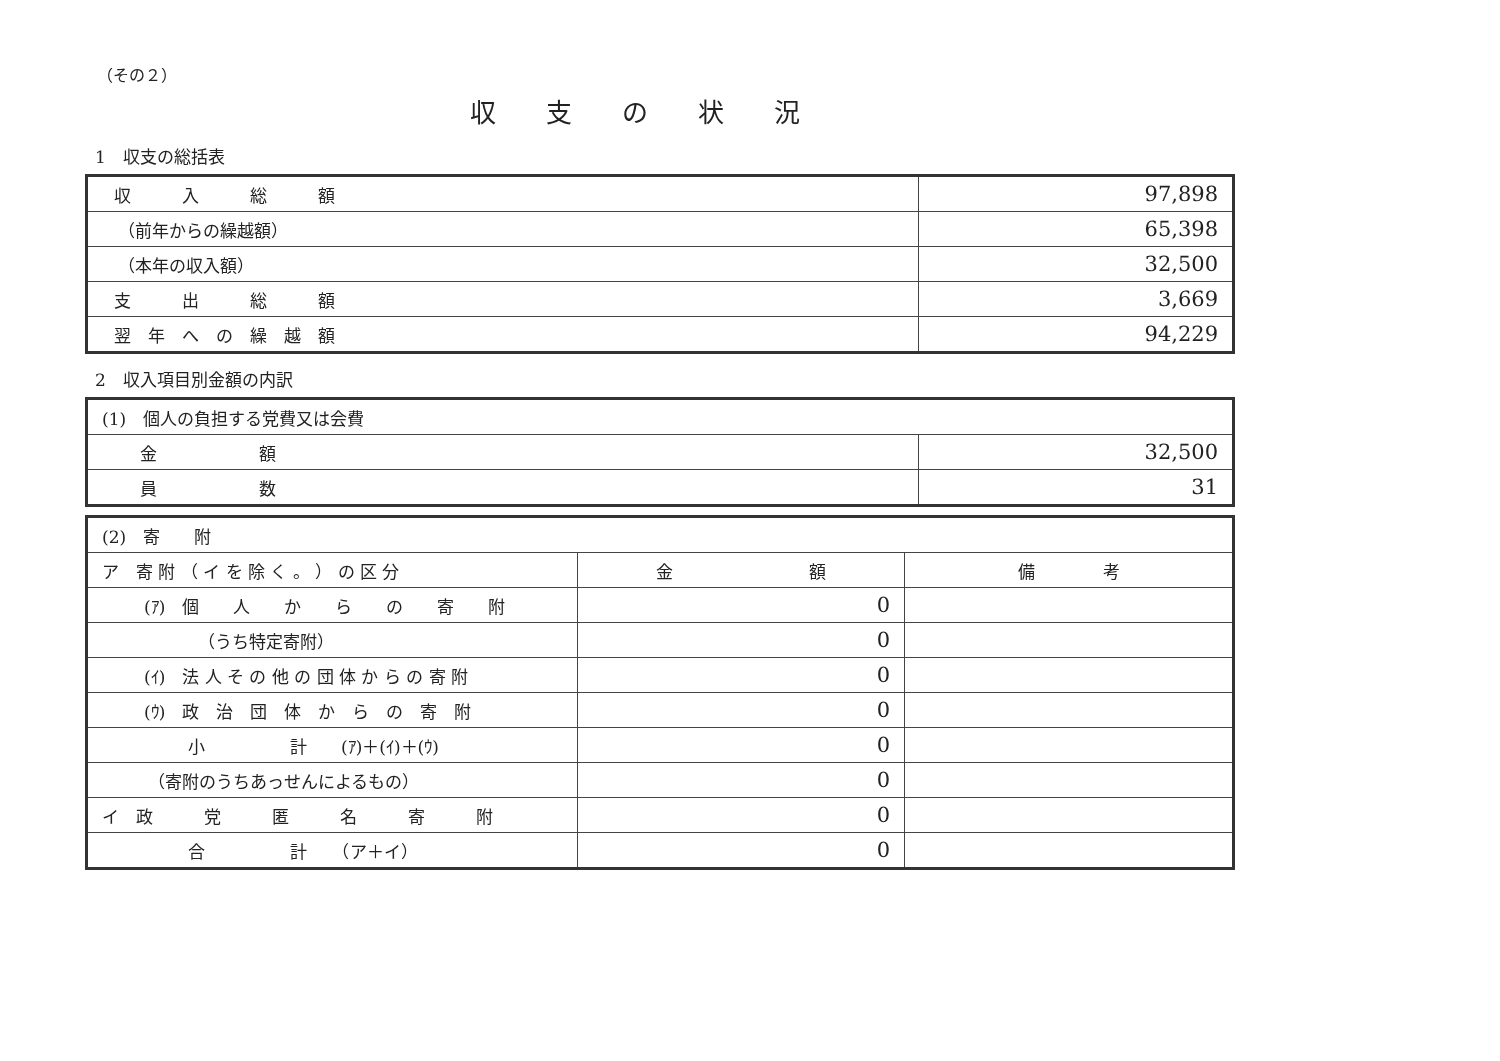（その２）
収支の状況
1　収支の総括表
| 収 入 総 額 | 97,898 |
| （前年からの繰越額） | 65,398 |
| （本年の収入額） | 32,500 |
| 支 出 総 額 | 3,669 |
| 翌 年 へ の 繰 越 額 | 94,229 |
2　収入項目別金額の内訳
| (1) 個人の負担する党費又は会費 | |
| 金 額 | 32,500 |
| 員 数 | 31 |
| (2) 寄 附 | | |
| ア 寄 附 （ イ を 除 く 。 ） の 区 分 | 金 額 | 備 考 |
| (ｱ) 個 人 か ら の 寄 附 | 0 | |
| （うち特定寄附） | 0 | |
| (ｲ) 法 人 そ の 他 の 団 体 か ら の 寄 附 | 0 | |
| (ｳ) 政 治 団 体 か ら の 寄 附 | 0 | |
| 小 計 (ｱ)＋(ｲ)＋(ｳ) | 0 | |
| （寄附のうちあっせんによるもの） | 0 | |
| イ 政 党 匿 名 寄 附 | 0 | |
| 合 計 （ア＋イ） | 0 | |